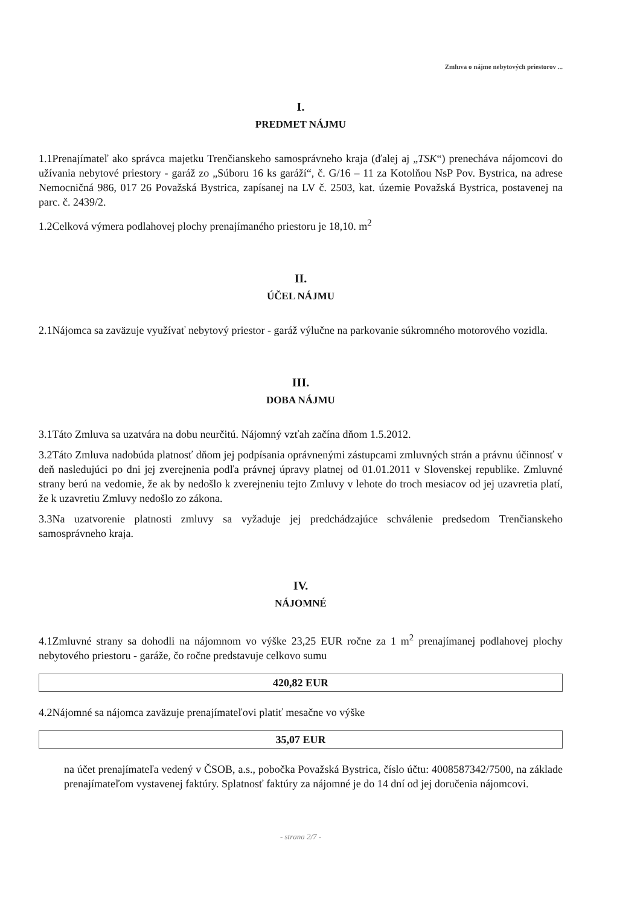Zmluva o nájme nebytových priestorov ...
I.
PREDMET NÁJMU
1.1Prenajímateľ ako správca majetku Trenčianskeho samosprávneho kraja (ďalej aj „TSK“) prenecháva nájomcovi do užívania nebytové priestory - garáž zo „Súboru 16 ks garáží“, č. G/16 – 11 za Kotolňou NsP Pov. Bystrica, na adrese Nemocničná 986, 017 26 Považská Bystrica, zapísanej na LV č. 2503, kat. územie Považská Bystrica, postavenej na parc. č. 2439/2.
1.2Celková výmera podlahovej plochy prenajímaného priestoru je 18,10. m<sup>2</sup>
II.
ÚČEL NÁJMU
2.1Nájomca sa zaväzuje využívať nebytový priestor - garáž výlučne na parkovanie súkromného motorového vozidla.
III.
DOBA NÁJMU
3.1Táto Zmluva sa uzatvára na dobu neurčitú. Nájomný vzťah začína dňom 1.5.2012.
3.2Táto Zmluva nadobúda platnosť dňom jej podpísania oprávnenými zástupcami zmluvných strán a právnu účinnosť v deň nasledujúci po dni jej zverejnenia podľa právnej úpravy platnej od 01.01.2011 v Slovenskej republike. Zmluvné strany berú na vedomie, že ak by nedošlo k zverejneniu tejto Zmluvy v lehote do troch mesiacov od jej uzavretia platí, že k uzavretiu Zmluvy nedošlo zo zákona.
3.3Na uzatvorenie platnosti zmluvy sa vyžaduje jej predchádzajúce schválenie predsedom Trenčianskeho samosprávneho kraja.
IV.
NÁJOMNÉ
4.1Zmluvné strany sa dohodli na nájomnom vo výške 23,25 EUR ročne za 1 m<sup>2</sup> prenajímanej podlahovej plochy nebytového priestoru - garáže, čo ročne predstavuje celkovo sumu
420,82 EUR
4.2Nájomné sa nájomca zaväzuje prenajímateľovi platiť mesačne vo výške
35,07 EUR
na účet prenajímateľa vedený v ČSOB, a.s., pobočka Považská Bystrica, číslo účtu: 4008587342/7500, na základe prenajímateľom vystavenej faktúry. Splatnosť faktúry za nájomné je do 14 dní od jej doručenia nájomcovi.
- strana 2/7 -